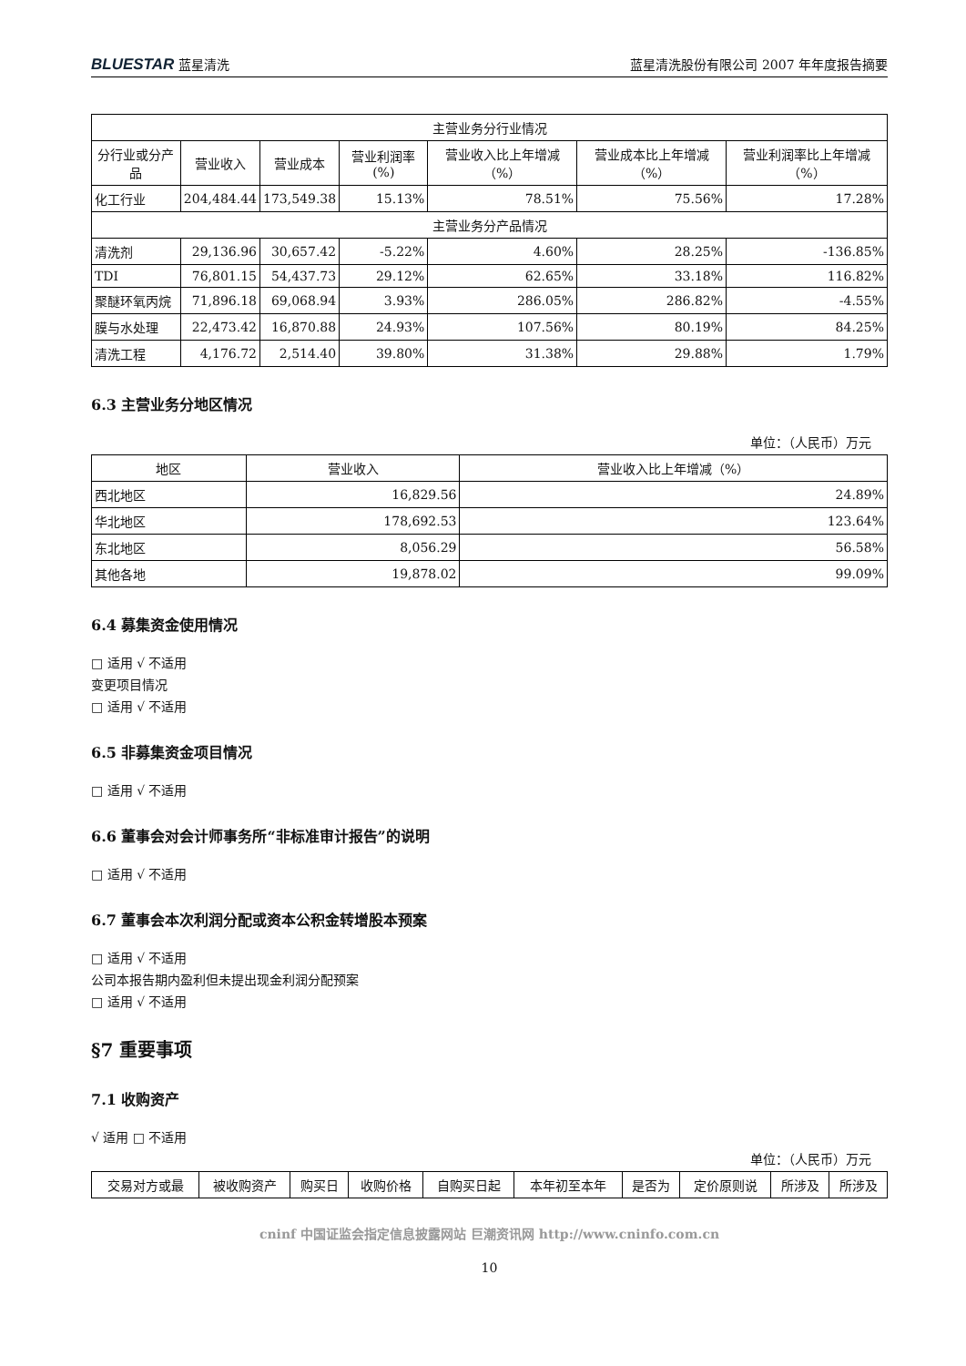BLUESTAR 蓝星清洗 蓝星清洗股份有限公司 2007 年年度报告摘要
| 主营业务分行业情况 | | | | | | |
| --- | --- | --- | --- | --- | --- | --- |
| 分行业或分产品 | 营业收入 | 营业成本 | 营业利润率(%) | 营业收入比上年增减（%） | 营业成本比上年增减（%） | 营业利润率比上年增减（%） |
| 化工行业 | 204,484.44 | 173,549.38 | 15.13% | 78.51% | 75.56% | 17.28% |
| 主营业务分产品情况 | | | | | | |
| 清洗剂 | 29,136.96 | 30,657.42 | -5.22% | 4.60% | 28.25% | -136.85% |
| TDI | 76,801.15 | 54,437.73 | 29.12% | 62.65% | 33.18% | 116.82% |
| 聚醚环氧丙烷 | 71,896.18 | 69,068.94 | 3.93% | 286.05% | 286.82% | -4.55% |
| 膜与水处理 | 22,473.42 | 16,870.88 | 24.93% | 107.56% | 80.19% | 84.25% |
| 清洗工程 | 4,176.72 | 2,514.40 | 39.80% | 31.38% | 29.88% | 1.79% |
6.3 主营业务分地区情况
单位：（人民币）万元
| 地区 | 营业收入 | 营业收入比上年增减（%） |
| --- | --- | --- |
| 西北地区 | 16,829.56 | 24.89% |
| 华北地区 | 178,692.53 | 123.64% |
| 东北地区 | 8,056.29 | 56.58% |
| 其他各地 | 19,878.02 | 99.09% |
6.4 募集资金使用情况
□ 适用 √ 不适用
变更项目情况
□ 适用 √ 不适用
6.5 非募集资金项目情况
□ 适用 √ 不适用
6.6 董事会对会计师事务所“非标准审计报告”的说明
□ 适用 √ 不适用
6.7 董事会本次利润分配或资本公积金转增股本预案
□ 适用 √ 不适用
公司本报告期内盈利但未提出现金利润分配预案
□ 适用 √ 不适用
§7 重要事项
7.1 收购资产
√ 适用 □ 不适用
单位：（人民币）万元
| 交易对方或最 | 被收购资产 | 购买日 | 收购价格 | 自购买日起 | 本年初至本年 | 是否为 | 定价原则说 | 所涉及 | 所涉及 |
| --- | --- | --- | --- | --- | --- | --- | --- | --- | --- |
cninf 中国证监会指定信息披露网站 巨潮资讯网 http://www.cninfo.com.cn
10